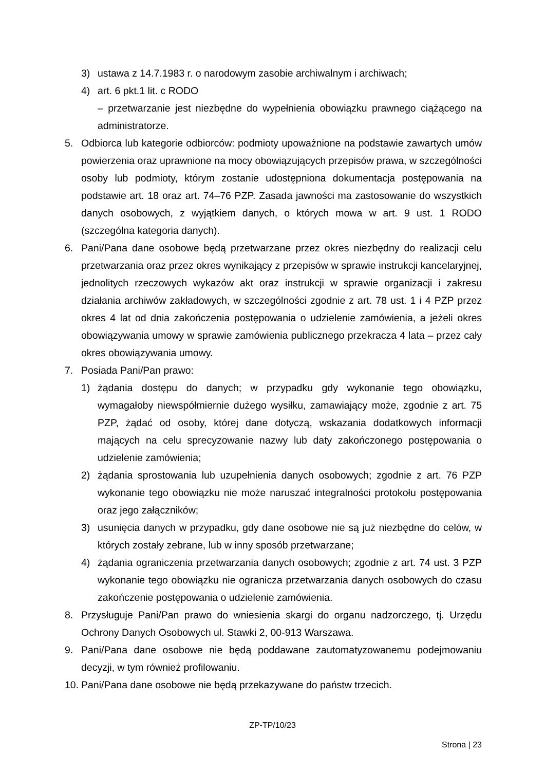3) ustawa z 14.7.1983 r. o narodowym zasobie archiwalnym i archiwach;
4) art. 6 pkt.1 lit. c RODO
– przetwarzanie jest niezbędne do wypełnienia obowiązku prawnego ciążącego na administratorze.
5. Odbiorca lub kategorie odbiorców: podmioty upoważnione na podstawie zawartych umów powierzenia oraz uprawnione na mocy obowiązujących przepisów prawa, w szczególności osoby lub podmioty, którym zostanie udostępniona dokumentacja postępowania na podstawie art. 18 oraz art. 74–76 PZP. Zasada jawności ma zastosowanie do wszystkich danych osobowych, z wyjątkiem danych, o których mowa w art. 9 ust. 1 RODO (szczególna kategoria danych).
6. Pani/Pana dane osobowe będą przetwarzane przez okres niezbędny do realizacji celu przetwarzania oraz przez okres wynikający z przepisów w sprawie instrukcji kancelaryjnej, jednolitych rzeczowych wykazów akt oraz instrukcji w sprawie organizacji i zakresu działania archiwów zakładowych, w szczególności zgodnie z art. 78 ust. 1 i 4 PZP przez okres 4 lat od dnia zakończenia postępowania o udzielenie zamówienia, a jeżeli okres obowiązywania umowy w sprawie zamówienia publicznego przekracza 4 lata – przez cały okres obowiązywania umowy.
7. Posiada Pani/Pan prawo:
1) żądania dostępu do danych; w przypadku gdy wykonanie tego obowiązku, wymagałoby niewspółmiernie dużego wysiłku, zamawiający może, zgodnie z art. 75 PZP, żądać od osoby, której dane dotyczą, wskazania dodatkowych informacji mających na celu sprecyzowanie nazwy lub daty zakończonego postępowania o udzielenie zamówienia;
2) żądania sprostowania lub uzupełnienia danych osobowych; zgodnie z art. 76 PZP wykonanie tego obowiązku nie może naruszać integralności protokołu postępowania oraz jego załączników;
3) usunięcia danych w przypadku, gdy dane osobowe nie są już niezbędne do celów, w których zostały zebrane, lub w inny sposób przetwarzane;
4) żądania ograniczenia przetwarzania danych osobowych; zgodnie z art. 74 ust. 3 PZP wykonanie tego obowiązku nie ogranicza przetwarzania danych osobowych do czasu zakończenie postępowania o udzielenie zamówienia.
8. Przysługuje Pani/Pan prawo do wniesienia skargi do organu nadzorczego, tj. Urzędu Ochrony Danych Osobowych ul. Stawki 2, 00-913 Warszawa.
9. Pani/Pana dane osobowe nie będą poddawane zautomatyzowanemu podejmowaniu decyzji, w tym również profilowaniu.
10. Pani/Pana dane osobowe nie będą przekazywane do państw trzecich.
ZP-TP/10/23
Strona | 23